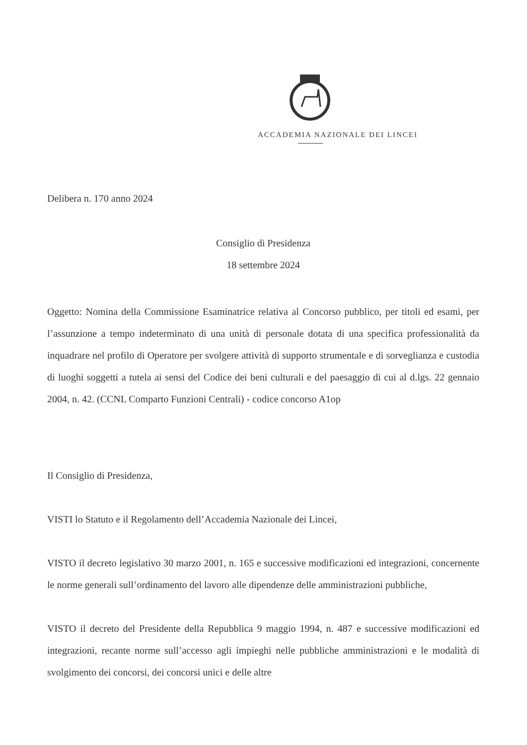ACCADEMIA NAZIONALE DEI LINCEI
Delibera n. 170 anno 2024
Consiglio di Presidenza
18 settembre 2024
Oggetto: Nomina della Commissione Esaminatrice relativa al Concorso pubblico, per titoli ed esami, per l’assunzione a tempo indeterminato di una unità di personale dotata di una specifica professionalità da inquadrare nel profilo di Operatore per svolgere attività di supporto strumentale e di sorveglianza e custodia di luoghi soggetti a tutela ai sensi del Codice dei beni culturali e del paesaggio di cui al d.lgs. 22 gennaio 2004, n. 42. (CCNL Comparto Funzioni Centrali) - codice concorso A1op
Il Consiglio di Presidenza,
VISTI lo Statuto e il Regolamento dell’Accademia Nazionale dei Lincei,
VISTO il decreto legislativo 30 marzo 2001, n. 165 e successive modificazioni ed integrazioni, concernente le norme generali sull’ordinamento del lavoro alle dipendenze delle amministrazioni pubbliche,
VISTO il decreto del Presidente della Repubblica 9 maggio 1994, n. 487 e successive modificazioni ed integrazioni, recante norme sull’accesso agli impieghi nelle pubbliche amministrazioni e le modalità di svolgimento dei concorsi, dei concorsi unici e delle altre